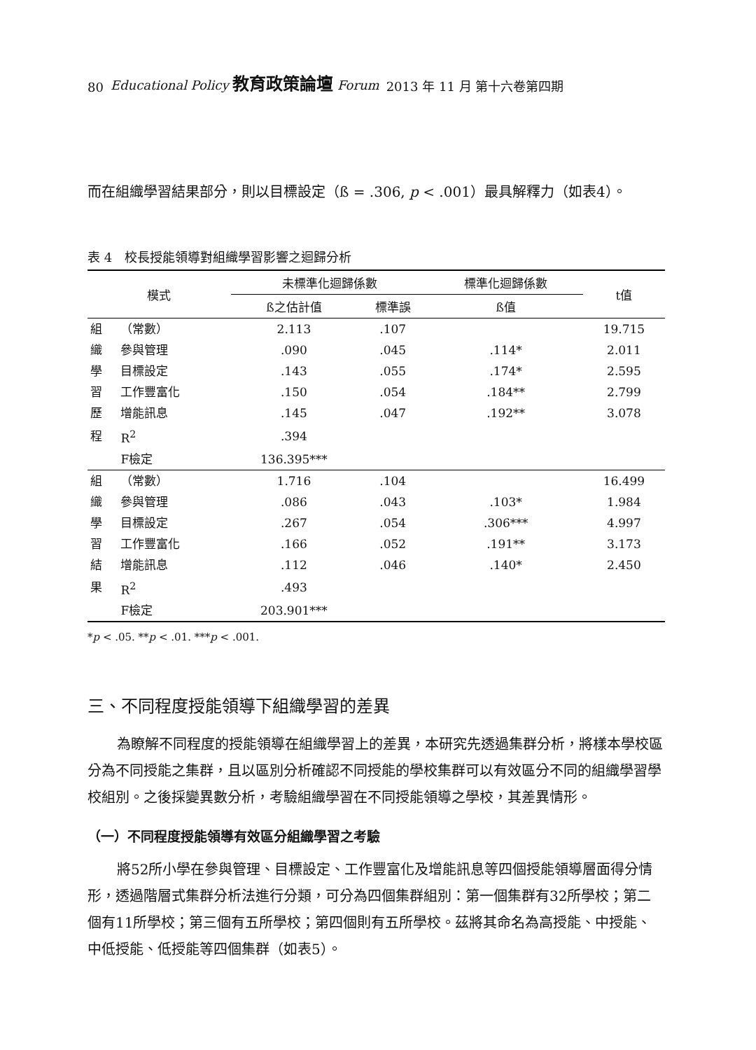80 Educational Policy 教育政策論壇 Forum 2013 年 11 月 第十六卷第四期
而在組織學習結果部分，則以目標設定（ß = .306, p < .001）最具解釋力（如表4）。
表 4　校長授能領導對組織學習影響之迴歸分析
| 模式 | | 未標準化迴歸係數 | | 標準化迴歸係數 | t值 |
| --- | --- | --- | --- | --- | --- |
| | | ß之估計值 | 標準誤 | ß值 | |
| 組 | （常數） | 2.113 | .107 | | 19.715 |
| 織 | 參與管理 | .090 | .045 | .114* | 2.011 |
| 學 | 目標設定 | .143 | .055 | .174* | 2.595 |
| 習 | 工作豐富化 | .150 | .054 | .184** | 2.799 |
| 歷 | 增能訊息 | .145 | .047 | .192** | 3.078 |
| 程 | R<sup>2</sup> | .394 | | | |
| | F檢定 | 136.395*** | | | |
| 組 | （常數） | 1.716 | .104 | | 16.499 |
| 織 | 參與管理 | .086 | .043 | .103* | 1.984 |
| 學 | 目標設定 | .267 | .054 | .306*** | 4.997 |
| 習 | 工作豐富化 | .166 | .052 | .191** | 3.173 |
| 結 | 增能訊息 | .112 | .046 | .140* | 2.450 |
| 果 | R<sup>2</sup> | .493 | | | |
| | F檢定 | 203.901*** | | | |
*p < .05. **p < .01. ***p < .001.
三、不同程度授能領導下組織學習的差異
為瞭解不同程度的授能領導在組織學習上的差異，本研究先透過集群分析，將樣本學校區分為不同授能之集群，且以區別分析確認不同授能的學校集群可以有效區分不同的組織學習學校組別。之後採變異數分析，考驗組織學習在不同授能領導之學校，其差異情形。
（一）不同程度授能領導有效區分組織學習之考驗
將52所小學在參與管理、目標設定、工作豐富化及增能訊息等四個授能領導層面得分情形，透過階層式集群分析法進行分類，可分為四個集群組別：第一個集群有32所學校；第二個有11所學校；第三個有五所學校；第四個則有五所學校。茲將其命名為高授能、中授能、中低授能、低授能等四個集群（如表5）。